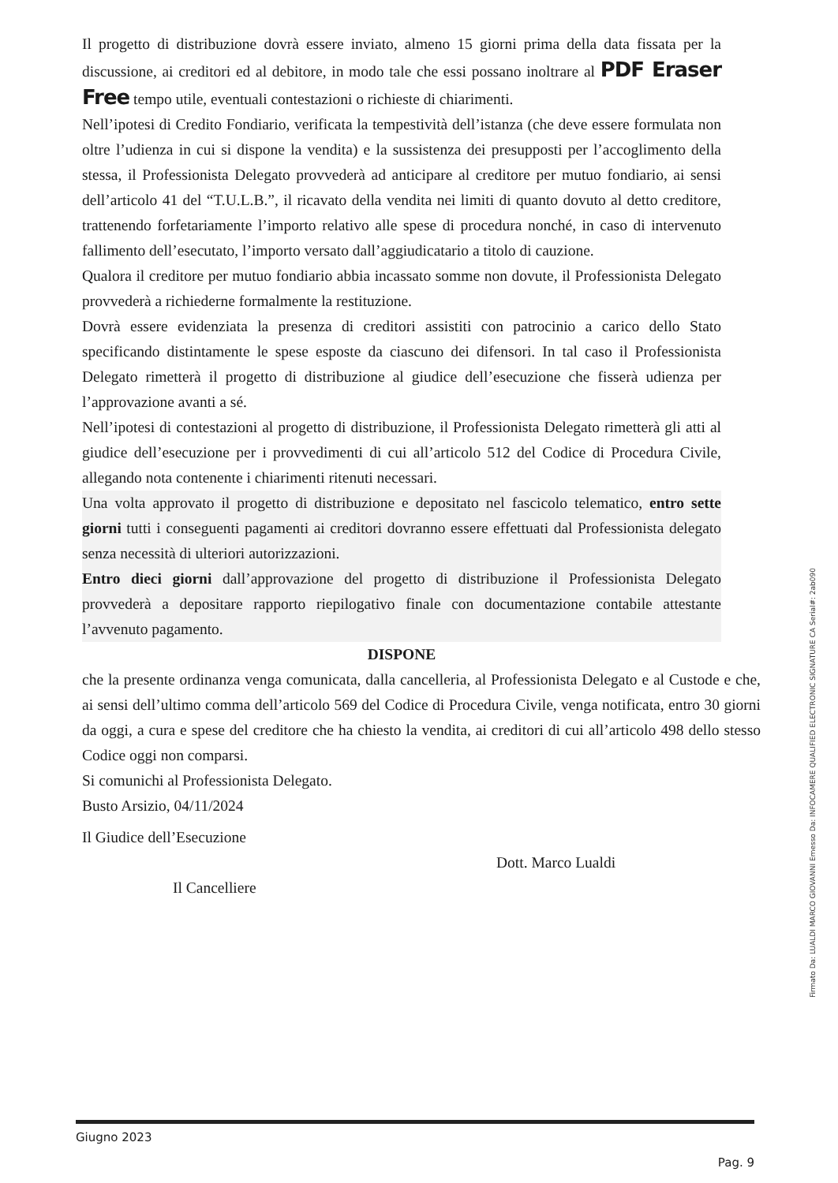Il progetto di distribuzione dovrà essere inviato, almeno 15 giorni prima della data fissata per la discussione, ai creditori ed al debitore, in modo tale che essi possano inoltrare al PDF Eraser Free tempo utile, eventuali contestazioni o richieste di chiarimenti.
Nell’ipotesi di Credito Fondiario, verificata la tempestività dell’istanza (che deve essere formulata non oltre l’udienza in cui si dispone la vendita) e la sussistenza dei presupposti per l’accoglimento della stessa, il Professionista Delegato provvederà ad anticipare al creditore per mutuo fondiario, ai sensi dell’articolo 41 del “T.U.L.B.”, il ricavato della vendita nei limiti di quanto dovuto al detto creditore, trattenendo forfetariamente l’importo relativo alle spese di procedura nonché, in caso di intervenuto fallimento dell’esecutato, l’importo versato dall’aggiudicatario a titolo di cauzione.
Qualora il creditore per mutuo fondiario abbia incassato somme non dovute, il Professionista Delegato provvederà a richiederne formalmente la restituzione.
Dovrà essere evidenziata la presenza di creditori assistiti con patrocinio a carico dello Stato specificando distintamente le spese esposte da ciascuno dei difensori. In tal caso il Professionista Delegato rimetterà il progetto di distribuzione al giudice dell’esecuzione che fisserà udienza per l’approvazione avanti a sé.
Nell’ipotesi di contestazioni al progetto di distribuzione, il Professionista Delegato rimetterà gli atti al giudice dell’esecuzione per i provvedimenti di cui all’articolo 512 del Codice di Procedura Civile, allegando nota contenente i chiarimenti ritenuti necessari.
Una volta approvato il progetto di distribuzione e depositato nel fascicolo telematico, entro sette giorni tutti i conseguenti pagamenti ai creditori dovranno essere effettuati dal Professionista delegato senza necessità di ulteriori autorizzazioni.
Entro dieci giorni dall’approvazione del progetto di distribuzione il Professionista Delegato provvederà a depositare rapporto riepilogativo finale con documentazione contabile attestante l’avvenuto pagamento.
DISPONE
che la presente ordinanza venga comunicata, dalla cancelleria, al Professionista Delegato e al Custode e che, ai sensi dell’ultimo comma dell’articolo 569 del Codice di Procedura Civile, venga notificata, entro 30 giorni da oggi, a cura e spese del creditore che ha chiesto la vendita, ai creditori di cui all’articolo 498 dello stesso Codice oggi non comparsi.
Si comunichi al Professionista Delegato.
Busto Arsizio, 04/11/2024
Il Giudice dell’Esecuzione
Dott. Marco Lualdi
Il Cancelliere
Giugno 2023
Pag. 9
Firmato Da: LUALDI MARCO GIOVANNI Emesso Da: INFOCAMERE QUALIFIED ELECTRONIC SIGNATURE CA Serial#: 2ab090